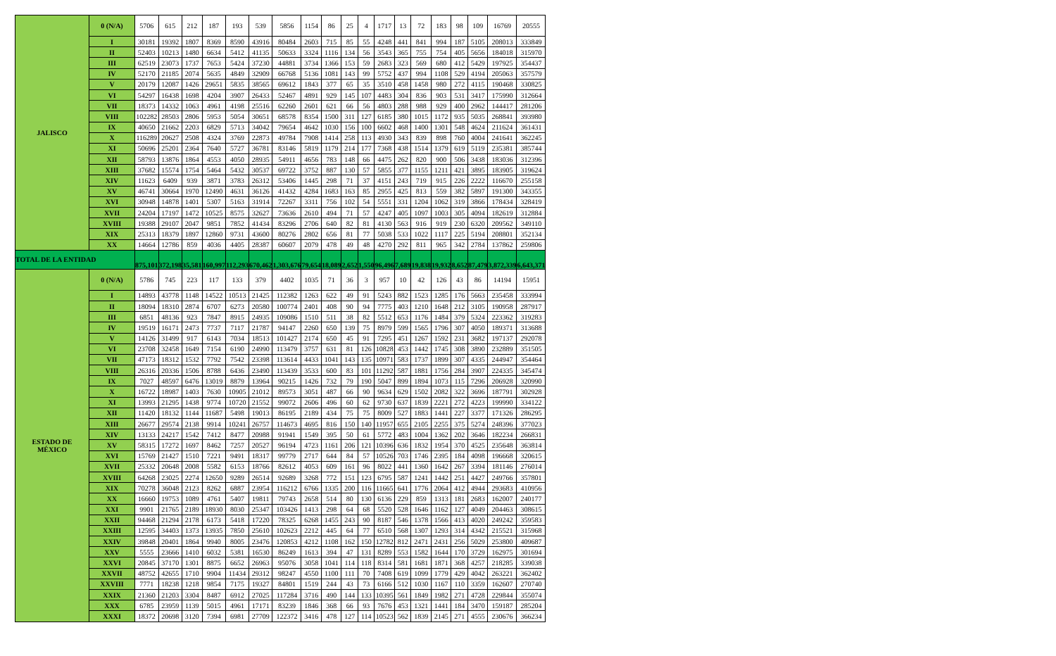| JALISCO | 0 (N/A) | 5706 | 615 | 212 | 187 | 193 | 539 | 5856 | 1154 | 86 | 25 | 4 | 1717 | 13 | 72 | 183 | 98 | 109 | 16769 | 20555 |
| | I | 30181 | 19392 | 1807 | 8369 | 8590 | 43916 | 80484 | 2603 | 715 | 85 | 55 | 4248 | 441 | 841 | 994 | 187 | 5105 | 208013 | 333849 |
| | II | 52403 | 10213 | 1480 | 6634 | 5412 | 41135 | 50633 | 3324 | 1116 | 134 | 56 | 3543 | 365 | 755 | 754 | 405 | 5656 | 184018 | 315970 |
| | III | 62519 | 23073 | 1737 | 7653 | 5424 | 37230 | 44881 | 3734 | 1366 | 153 | 59 | 2683 | 323 | 569 | 680 | 412 | 5429 | 197925 | 354437 |
| | IV | 52170 | 21185 | 2074 | 5635 | 4849 | 32909 | 66768 | 5136 | 1081 | 143 | 99 | 5752 | 437 | 994 | 1108 | 529 | 4194 | 205063 | 357579 |
| | V | 20179 | 12087 | 1426 | 29651 | 5835 | 38565 | 69612 | 1843 | 377 | 65 | 35 | 3510 | 458 | 1458 | 980 | 272 | 4115 | 190468 | 330825 |
| | VI | 54297 | 16438 | 1698 | 4204 | 3907 | 26433 | 52467 | 4891 | 929 | 145 | 107 | 4483 | 304 | 836 | 903 | 531 | 3417 | 175990 | 312664 |
| | VII | 18373 | 14332 | 1063 | 4961 | 4198 | 25516 | 62260 | 2601 | 621 | 66 | 56 | 4803 | 288 | 988 | 929 | 400 | 2962 | 144417 | 281206 |
| | VIII | 102282 | 28503 | 2806 | 5953 | 5054 | 30651 | 68578 | 8354 | 1500 | 311 | 127 | 6185 | 380 | 1015 | 1172 | 935 | 5035 | 268841 | 393980 |
| | IX | 40650 | 21662 | 2203 | 6829 | 5713 | 34042 | 79654 | 4642 | 1030 | 156 | 100 | 6602 | 468 | 1400 | 1301 | 548 | 4624 | 211624 | 361431 |
| | X | 116289 | 20627 | 2508 | 4324 | 3769 | 22873 | 49784 | 7908 | 1414 | 258 | 113 | 4930 | 343 | 839 | 898 | 760 | 4004 | 241641 | 362245 |
| | XI | 50696 | 25201 | 2364 | 7640 | 5727 | 36781 | 83146 | 5819 | 1179 | 214 | 177 | 7368 | 438 | 1514 | 1379 | 619 | 5119 | 235381 | 385744 |
| | XII | 58793 | 13876 | 1864 | 4553 | 4050 | 28935 | 54911 | 4656 | 783 | 148 | 66 | 4475 | 262 | 820 | 900 | 506 | 3438 | 183036 | 312396 |
| | XIII | 37682 | 15574 | 1754 | 5464 | 5432 | 30537 | 69722 | 3752 | 887 | 130 | 57 | 5855 | 377 | 1155 | 1211 | 421 | 3895 | 183905 | 319624 |
| | XIV | 11623 | 6409 | 939 | 3871 | 3783 | 26312 | 53406 | 1445 | 298 | 71 | 37 | 4151 | 243 | 719 | 915 | 226 | 2222 | 116670 | 255158 |
| | XV | 46741 | 30664 | 1970 | 12490 | 4631 | 36126 | 41432 | 4284 | 1683 | 163 | 85 | 2955 | 425 | 813 | 559 | 382 | 5897 | 191300 | 343355 |
| | XVI | 30948 | 14878 | 1401 | 5307 | 5163 | 31914 | 72267 | 3311 | 756 | 102 | 54 | 5551 | 331 | 1204 | 1062 | 319 | 3866 | 178434 | 328419 |
| | XVII | 24204 | 17197 | 1472 | 10525 | 8575 | 32627 | 73636 | 2610 | 494 | 71 | 57 | 4247 | 405 | 1097 | 1003 | 305 | 4094 | 182619 | 312884 |
| | XVIII | 19388 | 29107 | 2047 | 9851 | 7852 | 41434 | 83296 | 2706 | 640 | 82 | 81 | 4130 | 563 | 916 | 919 | 230 | 6320 | 209562 | 349110 |
| | XIX | 25313 | 18379 | 1897 | 12860 | 9731 | 43600 | 80276 | 2802 | 656 | 81 | 77 | 5038 | 533 | 1022 | 1117 | 225 | 5194 | 208801 | 352134 |
| | XX | 14664 | 12786 | 859 | 4036 | 4405 | 28387 | 60607 | 2079 | 478 | 49 | 48 | 4270 | 292 | 811 | 965 | 342 | 2784 | 137862 | 259806 |
| TOTAL DE LA ENTIDAD | | 875,101 | 372,198 | 35,581 | 160,997 | 112,293 | 670,462 | 1,303,676 | 79,654 | 18,089 | 2,652 | 1,550 | 96,496 | 7,689 | 19,838 | 19,932 | 8,652 | 87,479 | 3,872,339 | 6,643,371 |
| ESTADO DE MÉXICO | 0 (N/A) | 5786 | 745 | 223 | 117 | 133 | 379 | 4402 | 1035 | 71 | 36 | 3 | 957 | 10 | 42 | 126 | 43 | 86 | 14194 | 15951 |
| | I | 14893 | 43778 | 1148 | 14522 | 10513 | 21425 | 112382 | 1263 | 622 | 49 | 91 | 5243 | 882 | 1523 | 1285 | 176 | 5663 | 235458 | 333994 |
| | II | 18094 | 18310 | 2874 | 6707 | 6273 | 20580 | 100774 | 2401 | 408 | 90 | 94 | 7775 | 403 | 1210 | 1648 | 212 | 3105 | 190958 | 287917 |
| | III | 6851 | 48136 | 923 | 7847 | 8915 | 24935 | 109086 | 1510 | 511 | 38 | 82 | 5512 | 653 | 1176 | 1484 | 379 | 5324 | 223362 | 319283 |
| | IV | 19519 | 16171 | 2473 | 7737 | 7117 | 21787 | 94147 | 2260 | 650 | 139 | 75 | 8979 | 599 | 1565 | 1796 | 307 | 4050 | 189371 | 313688 |
| | V | 14126 | 31499 | 917 | 6143 | 7034 | 18513 | 101427 | 2174 | 650 | 45 | 91 | 7295 | 451 | 1267 | 1592 | 231 | 3682 | 197137 | 292078 |
| | VI | 23708 | 32458 | 1649 | 7154 | 6190 | 24990 | 113479 | 3757 | 631 | 81 | 126 | 10828 | 453 | 1442 | 1745 | 308 | 3890 | 232889 | 351505 |
| | VII | 47173 | 18312 | 1532 | 7792 | 7542 | 23398 | 113614 | 4433 | 1041 | 143 | 135 | 10971 | 583 | 1737 | 1899 | 307 | 4335 | 244947 | 354464 |
| | VIII | 26316 | 20336 | 1506 | 8788 | 6436 | 23490 | 113439 | 3533 | 600 | 83 | 101 | 11292 | 587 | 1881 | 1756 | 284 | 3907 | 224335 | 345474 |
| | IX | 7027 | 48597 | 6476 | 13019 | 8879 | 13964 | 90215 | 1426 | 732 | 79 | 190 | 5047 | 899 | 1894 | 1073 | 115 | 7296 | 206928 | 320990 |
| | X | 16722 | 18987 | 1403 | 7630 | 10905 | 21012 | 89573 | 3051 | 487 | 66 | 90 | 9634 | 629 | 1502 | 2082 | 322 | 3696 | 187791 | 302928 |
| | XI | 13993 | 21295 | 1438 | 9774 | 10720 | 21552 | 99072 | 2606 | 496 | 60 | 62 | 9730 | 637 | 1839 | 2221 | 272 | 4223 | 199990 | 334122 |
| | XII | 11420 | 18132 | 1144 | 11687 | 5498 | 19013 | 86195 | 2189 | 434 | 75 | 75 | 8009 | 527 | 1883 | 1441 | 227 | 3377 | 171326 | 286295 |
| | XIII | 26677 | 29574 | 2138 | 9914 | 10241 | 26757 | 114673 | 4695 | 816 | 150 | 140 | 11957 | 655 | 2105 | 2255 | 375 | 5274 | 248396 | 377023 |
| | XIV | 13133 | 24217 | 1542 | 7412 | 8477 | 20988 | 91941 | 1549 | 395 | 50 | 61 | 5772 | 483 | 1004 | 1362 | 202 | 3646 | 182234 | 266831 |
| | XV | 58315 | 17272 | 1697 | 8462 | 7257 | 20527 | 96194 | 4723 | 1161 | 206 | 121 | 10396 | 636 | 1832 | 1954 | 370 | 4525 | 235648 | 363814 |
| | XVI | 15769 | 21427 | 1510 | 7221 | 9491 | 18317 | 99779 | 2717 | 644 | 84 | 57 | 10526 | 703 | 1746 | 2395 | 184 | 4098 | 196668 | 320615 |
| | XVII | 25332 | 20648 | 2008 | 5582 | 6153 | 18766 | 82612 | 4053 | 609 | 161 | 96 | 8022 | 441 | 1360 | 1642 | 267 | 3394 | 181146 | 276014 |
| | XVIII | 64268 | 23025 | 2274 | 12650 | 9289 | 26514 | 92689 | 3268 | 772 | 151 | 123 | 6795 | 587 | 1241 | 1442 | 251 | 4427 | 249766 | 357801 |
| | XIX | 70278 | 36048 | 2123 | 8262 | 6887 | 23954 | 116212 | 6766 | 1335 | 200 | 116 | 11665 | 641 | 1776 | 2064 | 412 | 4944 | 293683 | 410956 |
| | XX | 16660 | 19753 | 1089 | 4761 | 5407 | 19811 | 79743 | 2658 | 514 | 80 | 130 | 6136 | 229 | 859 | 1313 | 181 | 2683 | 162007 | 240177 |
| | XXI | 9901 | 21765 | 2189 | 18930 | 8030 | 25347 | 103426 | 1413 | 298 | 64 | 68 | 5520 | 528 | 1646 | 1162 | 127 | 4049 | 204463 | 308615 |
| | XXII | 94468 | 21294 | 2178 | 6173 | 5418 | 17220 | 78325 | 6268 | 1455 | 243 | 90 | 8187 | 546 | 1378 | 1566 | 413 | 4020 | 249242 | 359583 |
| | XXIII | 12595 | 34403 | 1373 | 13935 | 7850 | 25610 | 102623 | 2212 | 445 | 64 | 77 | 6510 | 568 | 1307 | 1293 | 314 | 4342 | 215521 | 315968 |
| | XXIV | 39848 | 20401 | 1864 | 9940 | 8005 | 23476 | 120853 | 4212 | 1108 | 162 | 150 | 12782 | 812 | 2471 | 2431 | 256 | 5029 | 253800 | 409687 |
| | XXV | 5555 | 23666 | 1410 | 6032 | 5381 | 16530 | 86249 | 1613 | 394 | 47 | 131 | 8289 | 553 | 1582 | 1644 | 170 | 3729 | 162975 | 301694 |
| | XXVI | 20845 | 37170 | 1301 | 8875 | 6652 | 26963 | 95076 | 3058 | 1041 | 114 | 118 | 8314 | 581 | 1681 | 1871 | 368 | 4257 | 218285 | 339038 |
| | XXVII | 48752 | 42655 | 1710 | 9904 | 11434 | 29312 | 98247 | 4550 | 1100 | 111 | 70 | 7408 | 619 | 1099 | 1779 | 429 | 4042 | 263221 | 362402 |
| | XXVIII | 7771 | 18238 | 1218 | 9854 | 7175 | 19327 | 84801 | 1519 | 244 | 43 | 73 | 6166 | 512 | 1030 | 1167 | 110 | 3359 | 162607 | 270740 |
| | XXIX | 21360 | 21203 | 3304 | 8487 | 6912 | 27025 | 117284 | 3716 | 490 | 144 | 133 | 10395 | 561 | 1849 | 1982 | 271 | 4728 | 229844 | 355074 |
| | XXX | 6785 | 23959 | 1139 | 5015 | 4961 | 17171 | 83239 | 1846 | 368 | 66 | 93 | 7676 | 453 | 1321 | 1441 | 184 | 3470 | 159187 | 285204 |
| | XXXI | 18372 | 20698 | 3120 | 7394 | 6981 | 27709 | 122372 | 3416 | 478 | 127 | 114 | 10523 | 562 | 1839 | 2145 | 271 | 4555 | 230676 | 366234 |